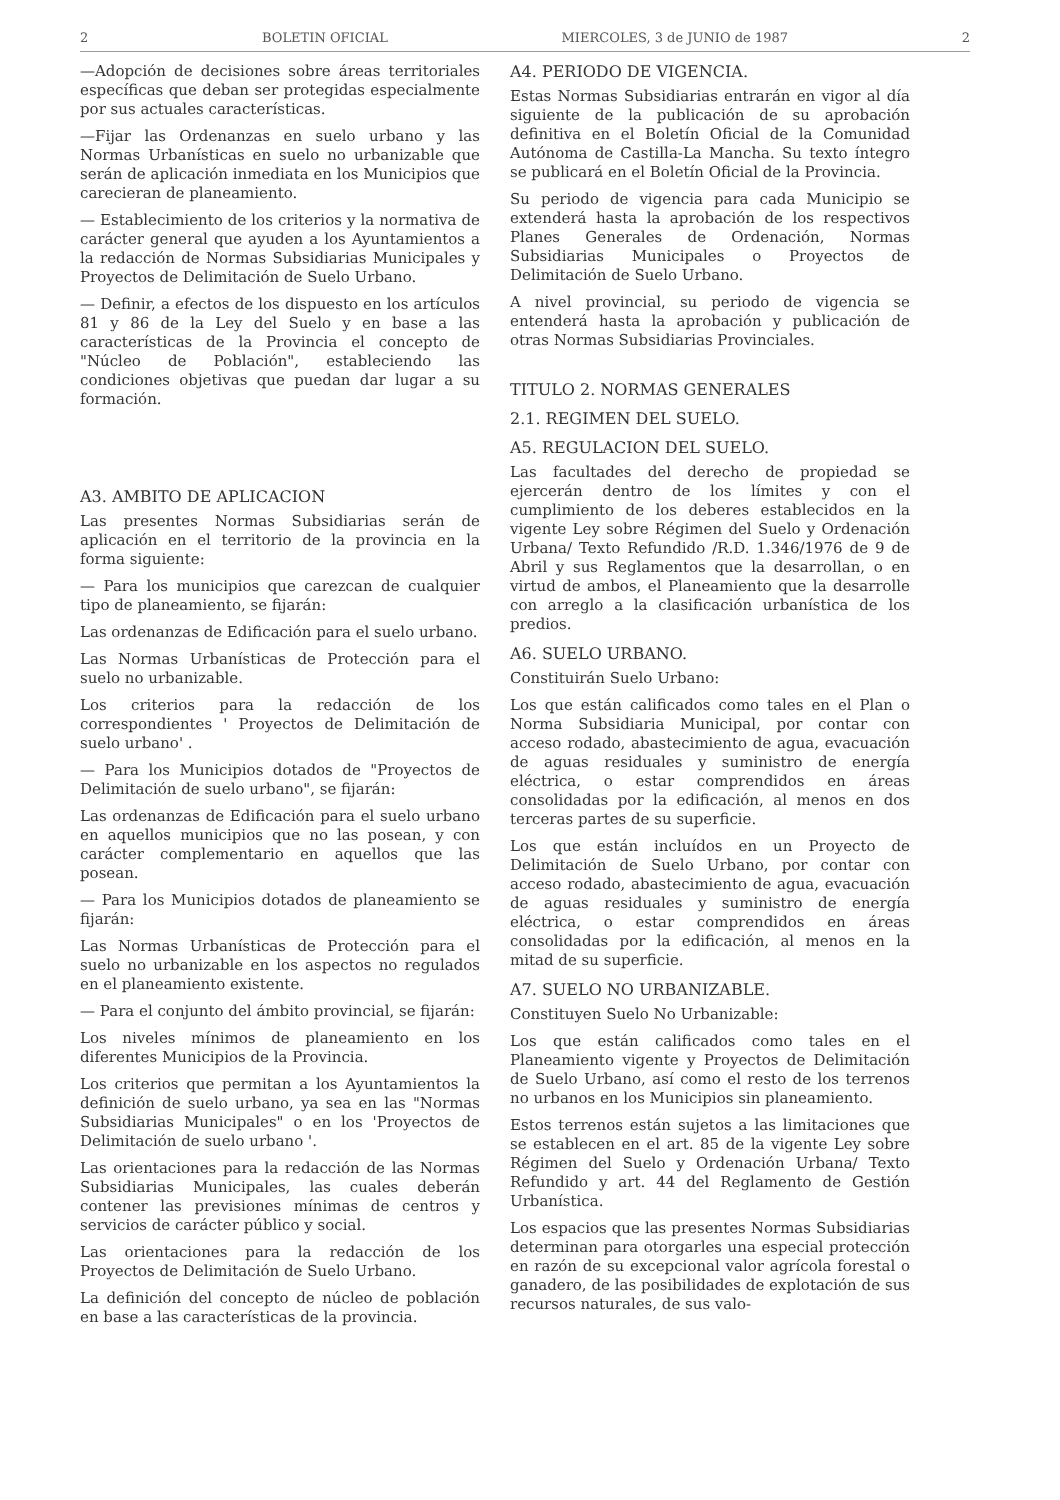2 BOLETIN OFICIAL MIERCOLES, 3 de JUNIO de 1987 2
—Adopción de decisiones sobre áreas territoriales específicas que deban ser protegidas especialmente por sus actuales características.
—Fijar las Ordenanzas en suelo urbano y las Normas Urbanísticas en suelo no urbanizable que serán de aplicación inmediata en los Municipios que carecieran de planeamiento.
— Establecimiento de los criterios y la normativa de carácter general que ayuden a los Ayuntamientos a la redacción de Normas Subsidiarias Municipales y Proyectos de Delimitación de Suelo Urbano.
— Definir, a efectos de los dispuesto en los artículos 81 y 86 de la Ley del Suelo y en base a las características de la Provincia el concepto de "Núcleo de Población", estableciendo las condiciones objetivas que puedan dar lugar a su formación.
A3. AMBITO DE APLICACION
Las presentes Normas Subsidiarias serán de aplicación en el territorio de la provincia en la forma siguiente:
— Para los municipios que carezcan de cualquier tipo de planeamiento, se fijarán:
Las ordenanzas de Edificación para el suelo urbano.
Las Normas Urbanísticas de Protección para el suelo no urbanizable.
Los criterios para la redacción de los correspondientes ' Proyectos de Delimitación de suelo urbano' .
— Para los Municipios dotados de "Proyectos de Delimitación de suelo urbano", se fijarán:
Las ordenanzas de Edificación para el suelo urbano en aquellos municipios que no las posean, y con carácter complementario en aquellos que las posean.
— Para los Municipios dotados de planeamiento se fijarán:
Las Normas Urbanísticas de Protección para el suelo no urbanizable en los aspectos no regulados en el planeamiento existente.
— Para el conjunto del ámbito provincial, se fijarán:
Los niveles mínimos de planeamiento en los diferentes Municipios de la Provincia.
Los criterios que permitan a los Ayuntamientos la definición de suelo urbano, ya sea en las "Normas Subsidiarias Municipales" o en los 'Proyectos de Delimitación de suelo urbano '.
Las orientaciones para la redacción de las Normas Subsidiarias Municipales, las cuales deberán contener las previsiones mínimas de centros y servicios de carácter público y social.
Las orientaciones para la redacción de los Proyectos de Delimitación de Suelo Urbano.
La definición del concepto de núcleo de población en base a las características de la provincia.
A4. PERIODO DE VIGENCIA.
Estas Normas Subsidiarias entrarán en vigor al día siguiente de la publicación de su aprobación definitiva en el Boletín Oficial de la Comunidad Autónoma de Castilla-La Mancha. Su texto íntegro se publicará en el Boletín Oficial de la Provincia.
Su periodo de vigencia para cada Municipio se extenderá hasta la aprobación de los respectivos Planes Generales de Ordenación, Normas Subsidiarias Municipales o Proyectos de Delimitación de Suelo Urbano.
A nivel provincial, su periodo de vigencia se entenderá hasta la aprobación y publicación de otras Normas Subsidiarias Provinciales.
TITULO 2. NORMAS GENERALES
2.1. REGIMEN DEL SUELO.
A5. REGULACION DEL SUELO.
Las facultades del derecho de propiedad se ejercerán dentro de los límites y con el cumplimiento de los deberes establecidos en la vigente Ley sobre Régimen del Suelo y Ordenación Urbana/ Texto Refundido /R.D. 1.346/1976 de 9 de Abril y sus Reglamentos que la desarrollan, o en virtud de ambos, el Planeamiento que la desarrolle con arreglo a la clasificación urbanística de los predios.
A6. SUELO URBANO.
Constituirán Suelo Urbano:
Los que están calificados como tales en el Plan o Norma Subsidiaria Municipal, por contar con acceso rodado, abastecimiento de agua, evacuación de aguas residuales y suministro de energía eléctrica, o estar comprendidos en áreas consolidadas por la edificación, al menos en dos terceras partes de su superficie.
Los que están incluídos en un Proyecto de Delimitación de Suelo Urbano, por contar con acceso rodado, abastecimiento de agua, evacuación de aguas residuales y suministro de energía eléctrica, o estar comprendidos en áreas consolidadas por la edificación, al menos en la mitad de su superficie.
A7. SUELO NO URBANIZABLE.
Constituyen Suelo No Urbanizable:
Los que están calificados como tales en el Planeamiento vigente y Proyectos de Delimitación de Suelo Urbano, así como el resto de los terrenos no urbanos en los Municipios sin planeamiento.
Estos terrenos están sujetos a las limitaciones que se establecen en el art. 85 de la vigente Ley sobre Régimen del Suelo y Ordenación Urbana/ Texto Refundido y art. 44 del Reglamento de Gestión Urbanística.
Los espacios que las presentes Normas Subsidiarias determinan para otorgarles una especial protección en razón de su excepcional valor agrícola forestal o ganadero, de las posibilidades de explotación de sus recursos naturales, de sus valo-